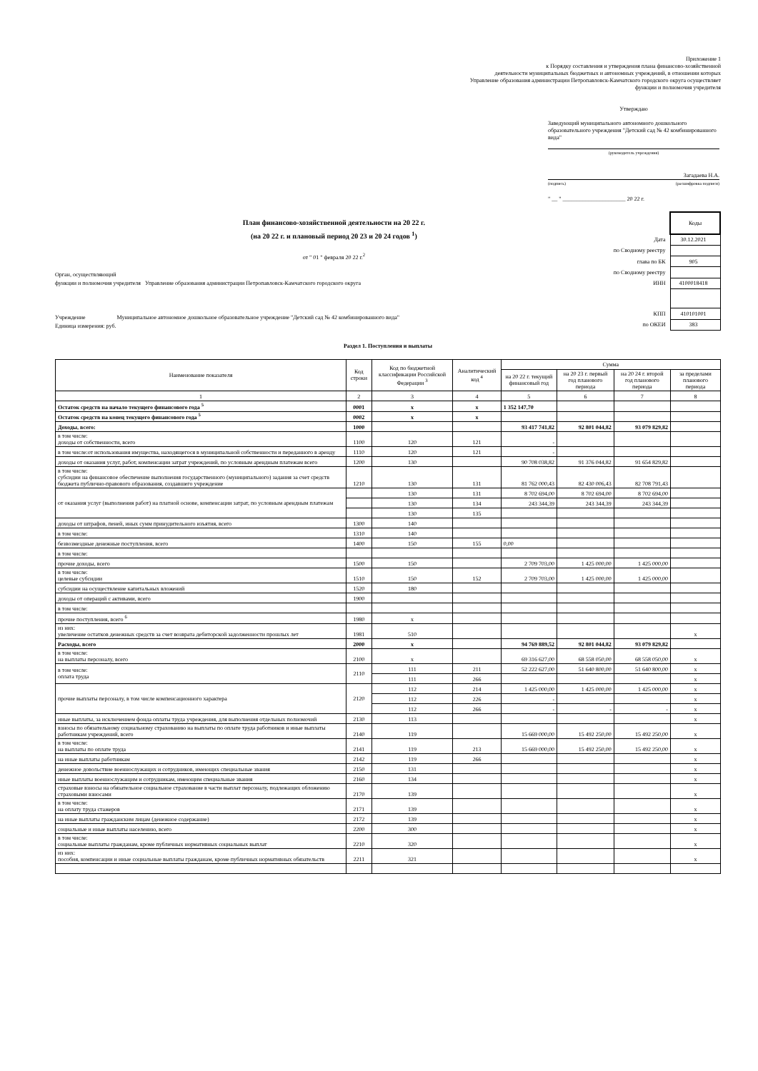Приложение 1
к Порядку составления и утверждения плана финансово-хозяйственной
деятельности муниципальных бюджетных и автономных учреждений, в отношении которых
Управление образования администрации Петропавловск-Камчатского городского округа осуществляет
функции и полномочия учредителя
Утверждаю
Заведующий муниципального автономного дошкольного образовательного учреждения "Детский сад № 42 комбинированного вида"
(руководитель учреждения)
Загадаева Н.А.
(подпись) (расшифровка подписи)
" __ " ______________________ 20 22 г.
План финансово-хозяйственной деятельности на 20 22 г.
(на 20 22 г. и плановый период 20 23 и 20 24 годов <sup>1</sup>)
от " 01 " февраля 20 22 г.<sup>2</sup>
Орган, осуществляющий
функции и полномочия учредителя Управление образования администрации Петропавловск-Камчатского городского округа
Учреждение Муниципальное автономное дошкольное образовательное учреждение "Детский сад № 42 комбинированного вида"
Единица измерения: руб.
| | Коды |
| Дата | 30.12.2021 |
| по Сводному реестру | |
| глава по БК | 905 |
| по Сводному реестру | |
| ИНН | 4100018418 |
| КПП | 410101001 |
| по ОКЕИ | 383 |
Раздел 1. Поступления и выплаты
| Наименование показателя | Код строки | Код по бюджетной классификации Российской Федерации <sup>3</sup> | Аналитический код <sup>4</sup> | Сумма | | | |
| --- | --- | --- | --- | --- | --- | --- | --- |
| | | | | на 20 22 г. текущий финансовый год | на 20 23 г. первый год планового периода | на 20 24 г. второй год планового периода | за пределами планового периода |
| 1 | 2 | 3 | 4 | 5 | 6 | 7 | 8 |
| Остаток средств на начало текущего финансового года <sup>5</sup> | 0001 | x | x | 1 352 147,70 | | | |
| Остаток средств на конец текущего финансового года <sup>5</sup> | 0002 | x | x | | | | |
| Доходы, всего: | 1000 | | | 93 417 741,82 | 92 801 044,82 | 93 079 829,82 | |
| в том числе: доходы от собственности, всего | 1100 | 120 | 121 | - | | | |
| в том числе:от использования имущества, находящегося в муниципальной собственности и переданного в аренду | 1110 | 120 | 121 | - | | | |
| доходы от оказания услуг, работ, компенсации затрат учреждений, по условным арендным платежам всего | 1200 | 130 | | 90 708 038,82 | 91 376 044,82 | 91 654 829,82 | |
| в том числе: субсидии на финансовое обеспечение выполнения государственного (муниципального) задания за счет средств бюджета публично-правового образования, создавшего учреждение | 1210 | 130 | 131 | 81 762 000,43 | 82 430 006,43 | 82 708 791,43 | |
| от оказания услуг (выполнения работ) на платной основе, компенсации затрат, по условным арендным платежам | | 130 | 131 | 8 702 694,00 | 8 702 694,00 | 8 702 694,00 | |
| | | 130 | 134 | 243 344,39 | 243 344,39 | 243 344,39 | |
| | | 130 | 135 | | | | |
| доходы от штрафов, пеней, иных сумм принудительного изъятия, всего | 1300 | 140 | | | | | |
| в том числе: | 1310 | 140 | | | | | |
| безвозмездные денежные поступления, всего | 1400 | 150 | 155 | 0,00 | | | |
| в том числе: | | | | | | | |
| прочие доходы, всего | 1500 | 150 | | 2 709 703,00 | 1 425 000,00 | 1 425 000,00 | |
| в том числе: целевые субсидии | 1510 | 150 | 152 | 2 709 703,00 | 1 425 000,00 | 1 425 000,00 | |
| субсидии на осуществление капитальных вложений | 1520 | 180 | | | | | |
| доходы от операций с активами, всего | 1900 | | | | | | |
| в том числе: | | | | | | | |
| прочие поступления, всего <sup>6</sup> | 1980 | x | | | | | |
| из них: увеличение остатков денежных средств за счет возврата дебиторской задолженности прошлых лет | 1981 | 510 | | | | | x |
| Расходы, всего | 2000 | x | | 94 769 889,52 | 92 801 044,82 | 93 079 829,82 | |
| в том числе: на выплаты персоналу, всего | 2100 | x | | 69 316 627,00 | 68 558 050,00 | 68 558 050,00 | x |
| в том числе: оплата труда | 2110 | 111 | 211 | 52 222 627,00 | 51 640 800,00 | 51 640 800,00 | x |
| | | 111 | 266 | | | | x |
| прочие выплаты персоналу, в том числе компенсационного характера | 2120 | 112 | 214 | 1 425 000,00 | 1 425 000,00 | 1 425 000,00 | x |
| | | 112 | 226 | - | | | x |
| | | 112 | 266 | - | - | - | x |
| иные выплаты, за исключением фонда оплаты труда учреждения, для выполнения отдельных полномочий | 2130 | 113 | | | | | x |
| взносы по обязательному социальному страхованию на выплаты по оплате труда работников и иные выплаты работникам учреждений, всего | 2140 | 119 | | 15 669 000,00 | 15 492 250,00 | 15 492 250,00 | x |
| в том числе: на выплаты по оплате труда | 2141 | 119 | 213 | 15 669 000,00 | 15 492 250,00 | 15 492 250,00 | x |
| на иные выплаты работникам | 2142 | 119 | 266 | | | | x |
| денежное довольствие военнослужащих и сотрудников, имеющих специальные звания | 2150 | 131 | | | | | x |
| иные выплаты военнослужащим и сотрудникам, имеющим специальные звания | 2160 | 134 | | | | | x |
| страховые взносы на обязательное социальное страхование в части выплат персоналу, подлежащих обложению страховыми взносами | 2170 | 139 | | | | | x |
| в том числе: на оплату труда стажеров | 2171 | 139 | | | | | x |
| на иные выплаты гражданским лицам (денежное содержание) | 2172 | 139 | | | | | x |
| социальные и иные выплаты населению, всего | 2200 | 300 | | | | | x |
| в том числе: социальные выплаты гражданам, кроме публичных нормативных социальных выплат | 2210 | 320 | | | | | x |
| из них: пособия, компенсации и иные социальные выплаты гражданам, кроме публичных нормативных обязательств | 2211 | 321 | | | | | x |